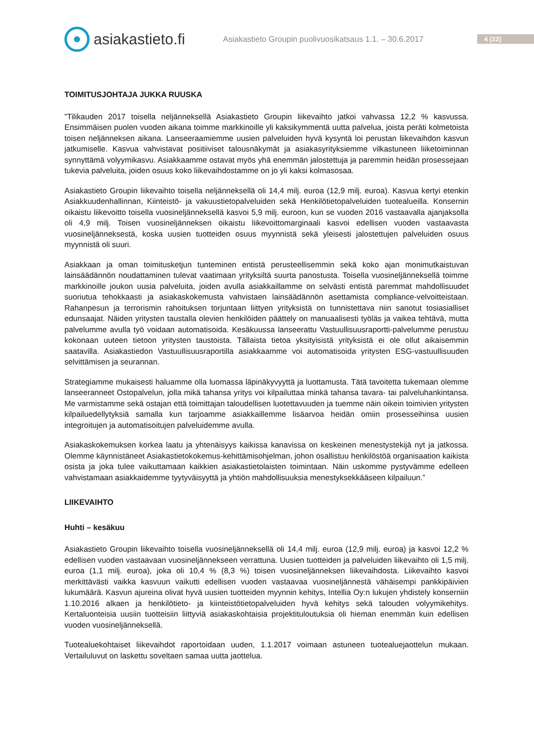asiakastieto.fi
Asiakastieto Groupin puolivuosikatsaus 1.1. – 30.6.2017
4 (22)
TOIMITUSJOHTAJA JUKKA RUUSKA
”Tilikauden 2017 toisella neljänneksellä Asiakastieto Groupin liikevaihto jatkoi vahvassa 12,2 % kasvussa. Ensimmäisen puolen vuoden aikana toimme markkinoille yli kaksikymmentä uutta palvelua, joista peräti kolmetoista toisen neljänneksen aikana. Lanseeraamiemme uusien palveluiden hyvä kysyntä loi perustan liikevaihdon kasvun jatkumiselle. Kasvua vahvistavat positiiviset talousnäkymät ja asiakasyrityksiemme vilkastuneen liiketoiminnan synnyttämä volyymikasvu. Asiakkaamme ostavat myös yhä enemmän jalostettuja ja paremmin heidän prosessejaan tukevia palveluita, joiden osuus koko liikevaihdostamme on jo yli kaksi kolmasosaa.
Asiakastieto Groupin liikevaihto toisella neljänneksellä oli 14,4 milj. euroa (12,9 milj. euroa). Kasvua kertyi etenkin Asiakkuudenhallinnan, Kiinteistö- ja vakuustietopalveluiden sekä Henkilötietopalveluiden tuotealueilla. Konsernin oikaistu liikevoitto toisella vuosineljänneksellä kasvoi 5,9 milj. euroon, kun se vuoden 2016 vastaavalla ajanjaksolla oli 4,9 milj. Toisen vuosineljänneksen oikaistu liikevoittomarginaali kasvoi edellisen vuoden vastaavasta vuosineljänneksestä, koska uusien tuotteiden osuus myynnistä sekä yleisesti jalostettujen palveluiden osuus myynnistä oli suuri.
Asiakkaan ja oman toimitusketjun tunteminen entistä perusteellisemmin sekä koko ajan monimutkaistuvan lainsäädännön noudattaminen tulevat vaatimaan yrityksiltä suurta panostusta. Toisella vuosineljänneksellä toimme markkinoille joukon uusia palveluita, joiden avulla asiakkaillamme on selvästi entistä paremmat mahdollisuudet suoriutua tehokkaasti ja asiakaskokemusta vahvistaen lainsäädännön asettamista compliance-velvoitteistaan. Rahanpesun ja terrorismin rahoituksen torjuntaan liittyen yrityksistä on tunnistettava niin sanotut tosiasialliset edunsaajat. Näiden yritysten taustalla olevien henkilöiden päättely on manuaalisesti työläs ja vaikea tehtävä, mutta palvelumme avulla työ voidaan automatisoida. Kesäkuussa lanseerattu Vastuullisuusraportti-palvelumme perustuu kokonaan uuteen tietoon yritysten taustoista. Tällaista tietoa yksityisistä yrityksistä ei ole ollut aikaisemmin saatavilla. Asiakastiedon Vastuullisuusraportilla asiakkaamme voi automatisoida yritysten ESG-vastuullisuuden selvittämisen ja seurannan.
Strategiamme mukaisesti haluamme olla luomassa läpinäkyvyyttä ja luottamusta. Tätä tavoitetta tukemaan olemme lanseeranneet Ostopalvelun, jolla mikä tahansa yritys voi kilpailuttaa minkä tahansa tavara- tai palveluhankintansa. Me varmistamme sekä ostajan että toimittajan taloudellisen luotettavuuden ja tuemme näin oikein toimivien yritysten kilpailuedellytyksiä samalla kun tarjoamme asiakkaillemme lisäarvoa heidän omiin prosesseihinsa uusien integroitujen ja automatisoitujen palveluidemme avulla.
Asiakaskokemuksen korkea laatu ja yhtenäisyys kaikissa kanavissa on keskeinen menestystekijä nyt ja jatkossa. Olemme käynnistäneet Asiakastietokokemus-kehittämisohjelman, johon osallistuu henkilöstöä organisaation kaikista osista ja joka tulee vaikuttamaan kaikkien asiakastietolaisten toimintaan. Näin uskomme pystyvämme edelleen vahvistamaan asiakkaidemme tyytyväisyyttä ja yhtiön mahdollisuuksia menestyksekkääseen kilpailuun.”
LIIKEVAIHTO
Huhti – kesäkuu
Asiakastieto Groupin liikevaihto toisella vuosineljänneksellä oli 14,4 milj. euroa (12,9 milj. euroa) ja kasvoi 12,2 % edellisen vuoden vastaavaan vuosineljännekseen verrattuna. Uusien tuotteiden ja palveluiden liikevaihto oli 1,5 milj. euroa (1,1 milj. euroa), joka oli 10,4 % (8,3 %) toisen vuosineljänneksen liikevaihdosta. Liikevaihto kasvoi merkittävästi vaikka kasvuun vaikutti edellisen vuoden vastaavaa vuosineljännestä vähäisempi pankkipäivien lukumäärä. Kasvun ajureina olivat hyvä uusien tuotteiden myynnin kehitys, Intellia Oy:n lukujen yhdistely konserniin 1.10.2016 alkaen ja henkilötieto- ja kiinteistötietopalveluiden hyvä kehitys sekä talouden volyymikehitys. Kertaluonteisia uusiin tuotteisiin liittyviä asiakaskohtaisia projektituloutuksia oli hieman enemmän kuin edellisen vuoden vuosineljänneksellä.
Tuotealuekohtaiset liikevaihdot raportoidaan uuden, 1.1.2017 voimaan astuneen tuotealuejaottelun mukaan. Vertailuluvut on laskettu soveltaen samaa uutta jaottelua.